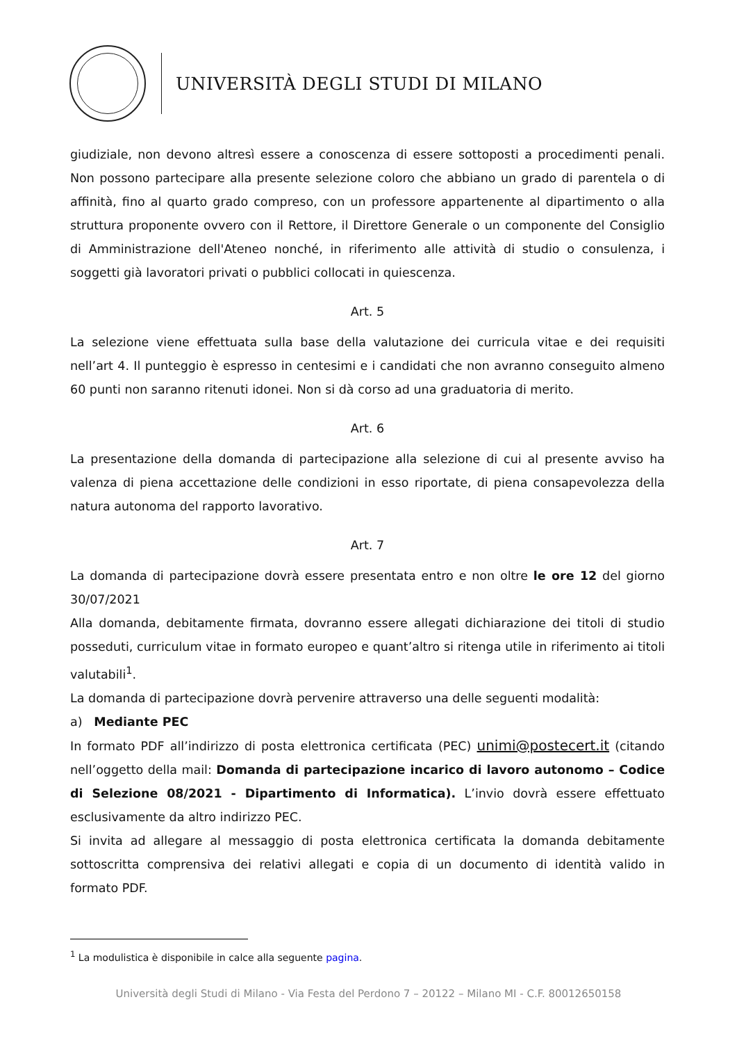UNIVERSITÀ DEGLI STUDI DI MILANO
giudiziale, non devono altresì essere a conoscenza di essere sottoposti a procedimenti penali. Non possono partecipare alla presente selezione coloro che abbiano un grado di parentela o di affinità, fino al quarto grado compreso, con un professore appartenente al dipartimento o alla struttura proponente ovvero con il Rettore, il Direttore Generale o un componente del Consiglio di Amministrazione dell'Ateneo nonché, in riferimento alle attività di studio o consulenza, i soggetti già lavoratori privati o pubblici collocati in quiescenza.
Art. 5
La selezione viene effettuata sulla base della valutazione dei curricula vitae e dei requisiti nell’art 4. Il punteggio è espresso in centesimi e i candidati che non avranno conseguito almeno 60 punti non saranno ritenuti idonei. Non si dà corso ad una graduatoria di merito.
Art. 6
La presentazione della domanda di partecipazione alla selezione di cui al presente avviso ha valenza di piena accettazione delle condizioni in esso riportate, di piena consapevolezza della natura autonoma del rapporto lavorativo.
Art. 7
La domanda di partecipazione dovrà essere presentata entro e non oltre le ore 12 del giorno 30/07/2021
Alla domanda, debitamente firmata, dovranno essere allegati dichiarazione dei titoli di studio posseduti, curriculum vitae in formato europeo e quant’altro si ritenga utile in riferimento ai titoli valutabili<sup>1</sup>.
La domanda di partecipazione dovrà pervenire attraverso una delle seguenti modalità:
a) Mediante PEC
In formato PDF all’indirizzo di posta elettronica certificata (PEC) unimi@postecert.it (citando nell’oggetto della mail: Domanda di partecipazione incarico di lavoro autonomo – Codice di Selezione 08/2021 - Dipartimento di Informatica). L’invio dovrà essere effettuato esclusivamente da altro indirizzo PEC.
Si invita ad allegare al messaggio di posta elettronica certificata la domanda debitamente sottoscritta comprensiva dei relativi allegati e copia di un documento di identità valido in formato PDF.
<sup>1</sup> La modulistica è disponibile in calce alla seguente pagina.
Università degli Studi di Milano - Via Festa del Perdono 7 – 20122 – Milano MI - C.F. 80012650158